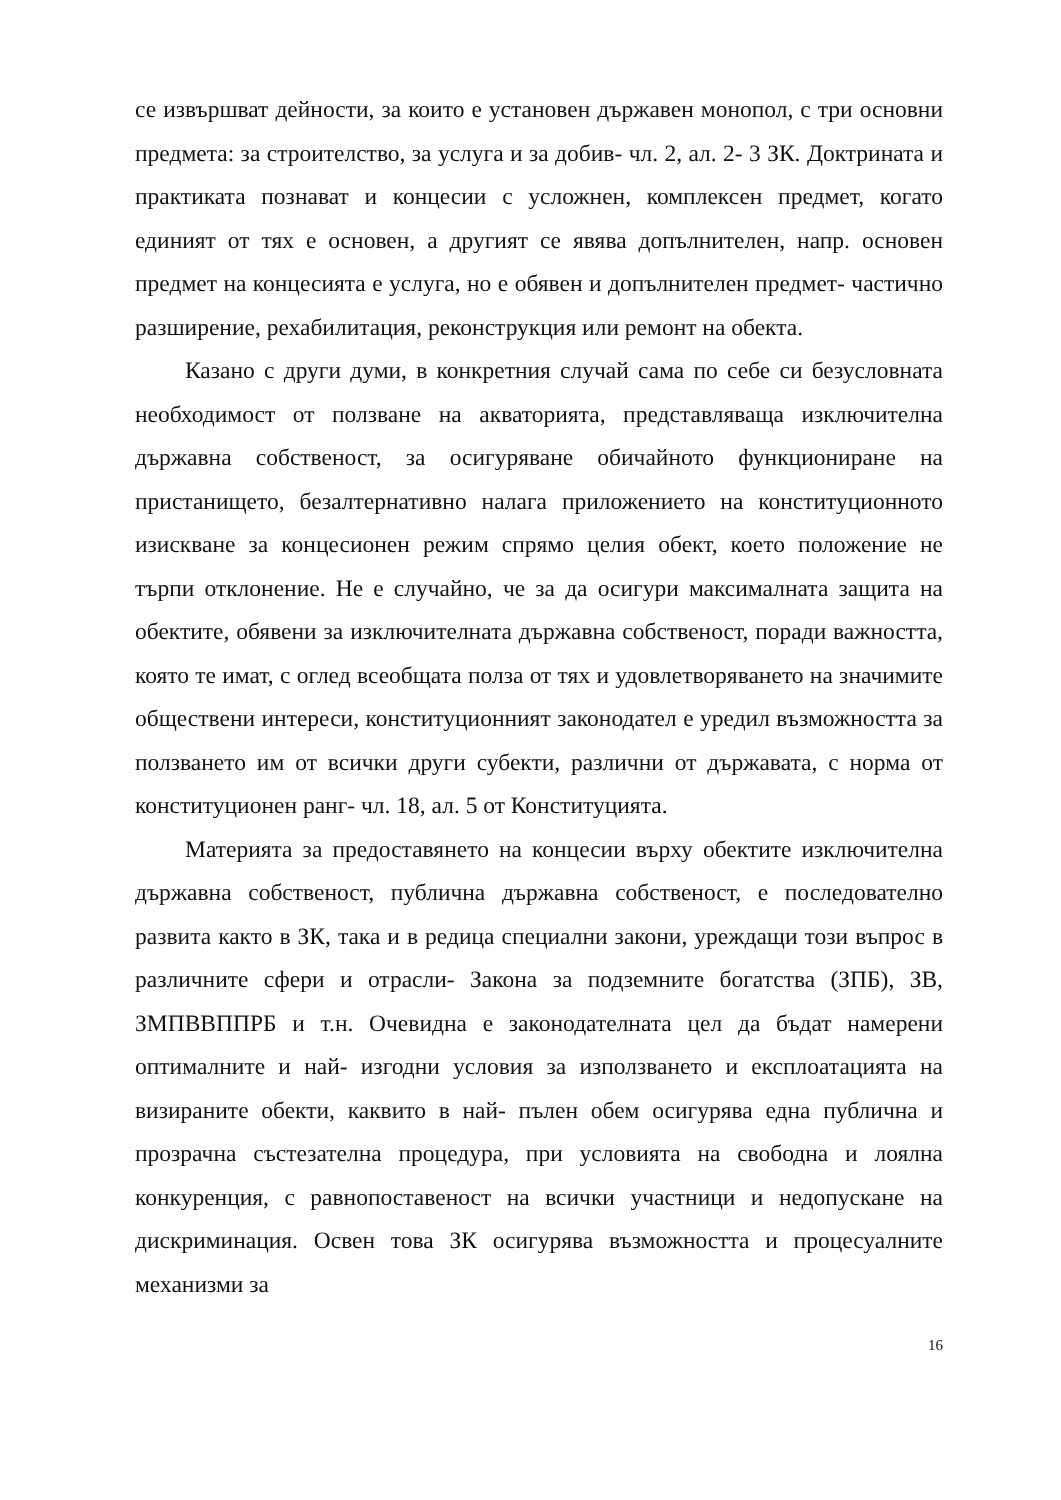се извършват дейности, за които е установен държавен монопол, с три основни предмета: за строителство, за услуга и за добив- чл. 2, ал. 2- 3 ЗК. Доктрината и практиката познават и концесии с усложнен, комплексен предмет, когато единият от тях е основен, а другият се явява допълнителен, напр. основен предмет на концесията е услуга, но е обявен и допълнителен предмет- частично разширение, рехабилитация, реконструкция или ремонт на обекта.
Казано с други думи, в конкретния случай сама по себе си безусловната необходимост от ползване на акваторията, представляваща изключителна държавна собственост, за осигуряване обичайното функциониране на пристанището, безалтернативно налага приложението на конституционното изискване за концесионен режим спрямо целия обект, което положение не търпи отклонение. Не е случайно, че за да осигури максималната защита на обектите, обявени за изключителната държавна собственост, поради важността, която те имат, с оглед всеобщата полза от тях и удовлетворяването на значимите обществени интереси, конституционният законодател е уредил възможността за ползването им от всички други субекти, различни от държавата, с норма от конституционен ранг- чл. 18, ал. 5 от Конституцията.
Материята за предоставянето на концесии върху обектите изключителна държавна собственост, публична държавна собственост, е последователно развита както в ЗК, така и в редица специални закони, уреждащи този въпрос в различните сфери и отрасли- Закона за подземните богатства (ЗПБ), ЗВ, ЗМПВВППРБ и т.н. Очевидна е законодателната цел да бъдат намерени оптималните и най- изгодни условия за използването и експлоатацията на визираните обекти, каквито в най- пълен обем осигурява една публична и прозрачна състезателна процедура, при условията на свободна и лоялна конкуренция, с равнопоставеност на всички участници и недопускане на дискриминация. Освен това ЗК осигурява възможността и процесуалните механизми за
16